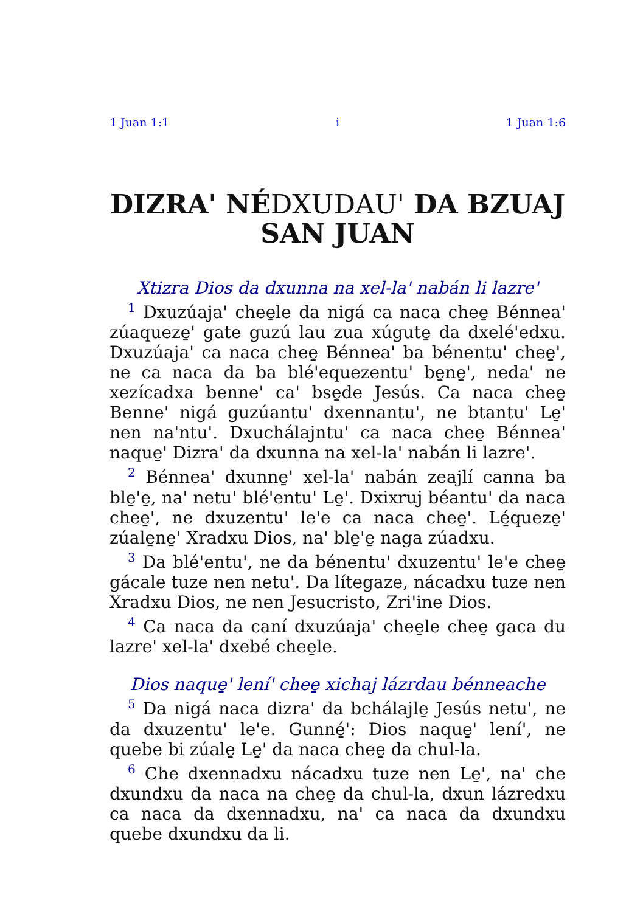1 Juan 1:1 i 1 Juan 1:6
DIZRA' NÉDXUDAU' DA BZUAJ SAN JUAN
Xtizra Dios da dxunna na xel-la' nabán li lazre'
<sup>1</sup> Dxuzúaja' chee̱le da nigá ca naca chee̱ Bénnea' zúaqueze̱' gate guzú lau zua xúgute̱ da dxelé'edxu. Dxuzúaja' ca naca chee̱ Bénnea' ba bénentu' chee̱', ne ca naca da ba blé'equezentu' be̱ne̱', neda' ne xezícadxa benne' ca' bse̱de Jesús. Ca naca chee̱ Benne' nigá guzúantu' dxennantu', ne btantu' Le̱' nen na'ntu'. Dxuchálajntu' ca naca chee̱ Bénnea' naque̱' Dizra' da dxunna na xel-la' nabán li lazre'.
<sup>2</sup> Bénnea' dxunne̱' xel-la' nabán zeajlí canna ba ble̱'e̱, na' netu' blé'entu' Le̱'. Dxixruj béantu' da naca chee̱', ne dxuzentu' le'e ca naca chee̱'. Lé̱queze̱' zúale̱ne̱' Xradxu Dios, na' ble̱'e̱ naga zúadxu.
<sup>3</sup> Da blé'entu', ne da bénentu' dxuzentu' le'e chee̱ gácale tuze nen netu'. Da lítegaze, nácadxu tuze nen Xradxu Dios, ne nen Jesucristo, Zri'ine Dios.
<sup>4</sup> Ca naca da caní dxuzúaja' chee̱le chee̱ gaca du lazre' xel-la' dxebé chee̱le.
Dios naque̱' lení' chee̱ xichaj lázrdau bénneache
<sup>5</sup> Da nigá naca dizra' da bchálajle̱ Jesús netu', ne da dxuzentu' le'e. Gunné̱': Dios naque̱' lení', ne quebe bi zúale̱ Le̱' da naca chee̱ da chul-la.
<sup>6</sup> Che dxennadxu nácadxu tuze nen Le̱', na' che dxundxu da naca na chee̱ da chul-la, dxun lázredxu ca naca da dxennadxu, na' ca naca da dxundxu quebe dxundxu da li.